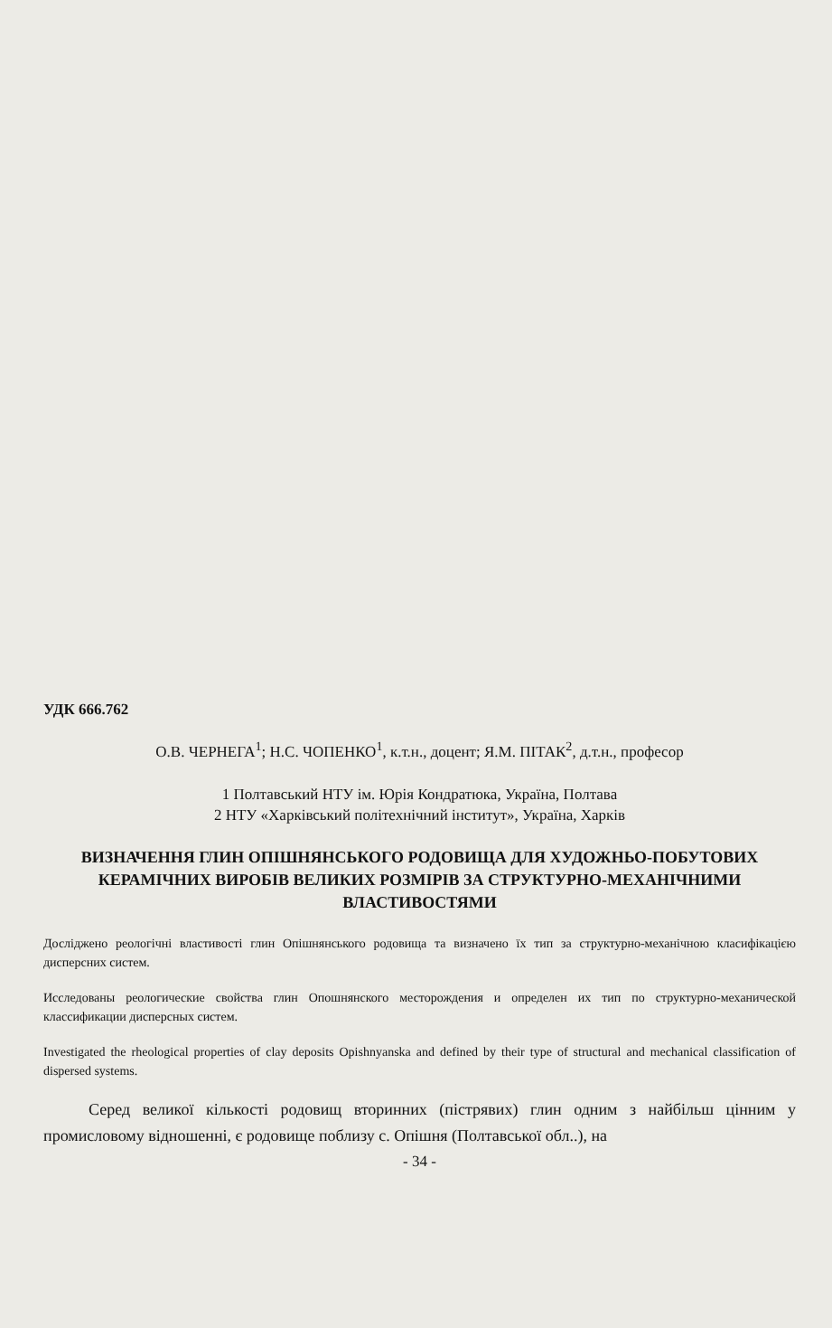УДК 666.762
О.В. ЧЕРНЕГА<sup>1</sup>; Н.С. ЧОПЕНКО<sup>1</sup>, к.т.н., доцент; Я.М. ПІТАК<sup>2</sup>, д.т.н., професор
1 Полтавський НТУ ім. Юрія Кондратюка, Україна, Полтава
2 НТУ «Харківський політехнічний інститут», Україна, Харків
ВИЗНАЧЕННЯ ГЛИН ОПІШНЯНСЬКОГО РОДОВИЩА ДЛЯ ХУДОЖНЬО-ПОБУТОВИХ КЕРАМІЧНИХ ВИРОБІВ ВЕЛИКИХ РОЗМІРІВ ЗА СТРУКТУРНО-МЕХАНІЧНИМИ ВЛАСТИВОСТЯМИ
Досліджено реологічні властивості глин Опішнянського родовища та визначено їх тип за структурно-механічною класифікацією дисперсних систем.
Исследованы реологические свойства глин Опошнянского месторождения и определен их тип по структурно-механической классификации дисперсных систем.
Investigated the rheological properties of clay deposits Opishnyanska and defined by their type of structural and mechanical classification of dispersed systems.
Серед великої кількості родовищ вторинних (пістрявих) глин одним з найбільш цінним у промисловому відношенні, є родовище поблизу с. Опішня (Полтавської обл..), на
- 34 -